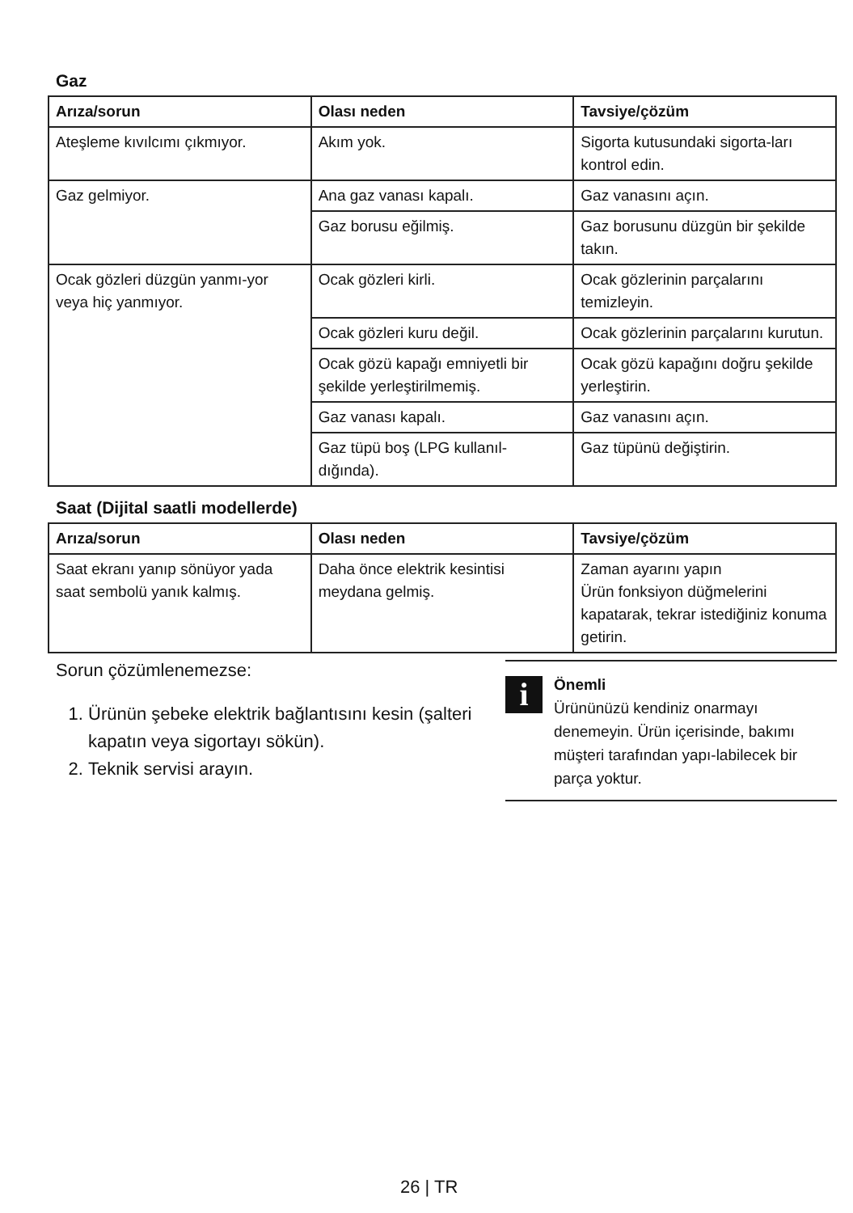Gaz
| Arıza/sorun | Olası neden | Tavsiye/çözüm |
| --- | --- | --- |
| Ateşleme kıvılcımı çıkmıyor. | Akım yok. | Sigorta kutusundaki sigorta-ları kontrol edin. |
| Gaz gelmiyor. | Ana gaz vanası kapalı. | Gaz vanasını açın. |
| | Gaz borusu eğilmiş. | Gaz borusunu düzgün bir şekilde takın. |
| Ocak gözleri düzgün yanmı-yor veya hiç yanmıyor. | Ocak gözleri kirli. | Ocak gözlerinin parçalarını temizleyin. |
| | Ocak gözleri kuru değil. | Ocak gözlerinin parçalarını kurutun. |
| | Ocak gözü kapağı emniyetli bir şekilde yerleştirilmemiş. | Ocak gözü kapağını doğru şekilde yerleştirin. |
| | Gaz vanası kapalı. | Gaz vanasını açın. |
| | Gaz tüpü boş (LPG kullanıl-dığında). | Gaz tüpünü değiştirin. |
Saat (Dijital saatli modellerde)
| Arıza/sorun | Olası neden | Tavsiye/çözüm |
| --- | --- | --- |
| Saat ekranı yanıp sönüyor yada saat sembolü yanık kalmış. | Daha önce elektrik kesintisi meydana gelmiş. | Zaman ayarını yapın Ürün fonksiyon düğmelerini kapatarak, tekrar istediğiniz konuma getirin. |
Sorun çözümlenemezse:
1. Ürünün şebeke elektrik bağlantısını kesin (şalteri kapatın veya sigortayı sökün).
2. Teknik servisi arayın.
i
Önemli
Ürününüzü kendiniz onarmayı denemeyin. Ürün içerisinde, bakımı müşteri tarafından yapı-labilecek bir parça yoktur.
26 | TR